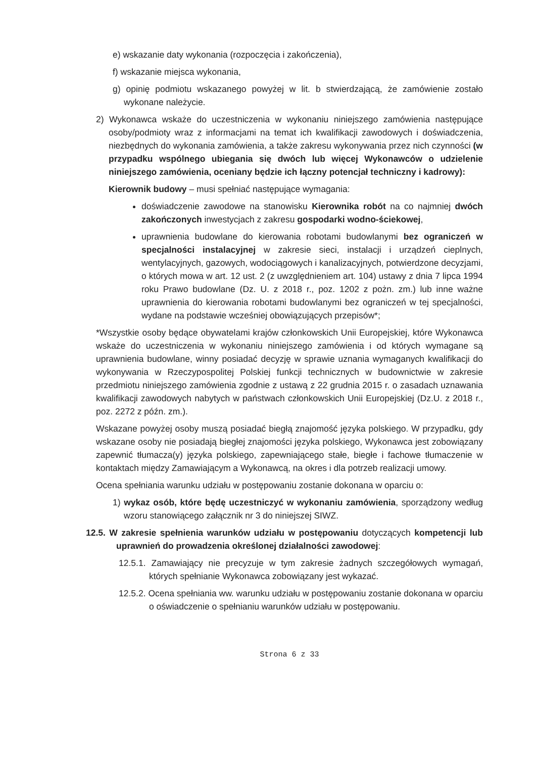e) wskazanie daty wykonania (rozpoczęcia i zakończenia),
f) wskazanie miejsca wykonania,
g) opinię podmiotu wskazanego powyżej w lit. b stwierdzającą, że zamówienie zostało wykonane należycie.
2) Wykonawca wskaże do uczestniczenia w wykonaniu niniejszego zamówienia następujące osoby/podmioty wraz z informacjami na temat ich kwalifikacji zawodowych i doświadczenia, niezbędnych do wykonania zamówienia, a także zakresu wykonywania przez nich czynności (w przypadku wspólnego ubiegania się dwóch lub więcej Wykonawców o udzielenie niniejszego zamówienia, oceniany będzie ich łączny potencjał techniczny i kadrowy):
Kierownik budowy – musi spełniać następujące wymagania:
doświadczenie zawodowe na stanowisku Kierownika robót na co najmniej dwóch zakończonych inwestycjach z zakresu gospodarki wodno-ściekowej,
uprawnienia budowlane do kierowania robotami budowlanymi bez ograniczeń w specjalności instalacyjnej w zakresie sieci, instalacji i urządzeń cieplnych, wentylacyjnych, gazowych, wodociągowych i kanalizacyjnych, potwierdzone decyzjami, o których mowa w art. 12 ust. 2 (z uwzględnieniem art. 104) ustawy z dnia 7 lipca 1994 roku Prawo budowlane (Dz. U. z 2018 r., poz. 1202 z pożn. zm.) lub inne ważne uprawnienia do kierowania robotami budowlanymi bez ograniczeń w tej specjalności, wydane na podstawie wcześniej obowiązujących przepisów*;
*Wszystkie osoby będące obywatelami krajów członkowskich Unii Europejskiej, które Wykonawca wskaże do uczestniczenia w wykonaniu niniejszego zamówienia i od których wymagane są uprawnienia budowlane, winny posiadać decyzję w sprawie uznania wymaganych kwalifikacji do wykonywania w Rzeczypospolitej Polskiej funkcji technicznych w budownictwie w zakresie przedmiotu niniejszego zamówienia zgodnie z ustawą z 22 grudnia 2015 r. o zasadach uznawania kwalifikacji zawodowych nabytych w państwach członkowskich Unii Europejskiej (Dz.U. z 2018 r., poz. 2272 z późn. zm.).
Wskazane powyżej osoby muszą posiadać biegłą znajomość języka polskiego. W przypadku, gdy wskazane osoby nie posiadają biegłej znajomości języka polskiego, Wykonawca jest zobowiązany zapewnić tłumacza(y) języka polskiego, zapewniającego stałe, biegłe i fachowe tłumaczenie w kontaktach między Zamawiającym a Wykonawcą, na okres i dla potrzeb realizacji umowy.
Ocena spełniania warunku udziału w postępowaniu zostanie dokonana w oparciu o:
1) wykaz osób, które będę uczestniczyć w wykonaniu zamówienia, sporządzony według wzoru stanowiącego załącznik nr 3 do niniejszej SIWZ.
12.5. W zakresie spełnienia warunków udziału w postępowaniu dotyczących kompetencji lub uprawnień do prowadzenia określonej działalności zawodowej:
12.5.1. Zamawiający nie precyzuje w tym zakresie żadnych szczegółowych wymagań, których spełnianie Wykonawca zobowiązany jest wykazać.
12.5.2. Ocena spełniania ww. warunku udziału w postępowaniu zostanie dokonana w oparciu o oświadczenie o spełnianiu warunków udziału w postępowaniu.
Strona 6 z 33